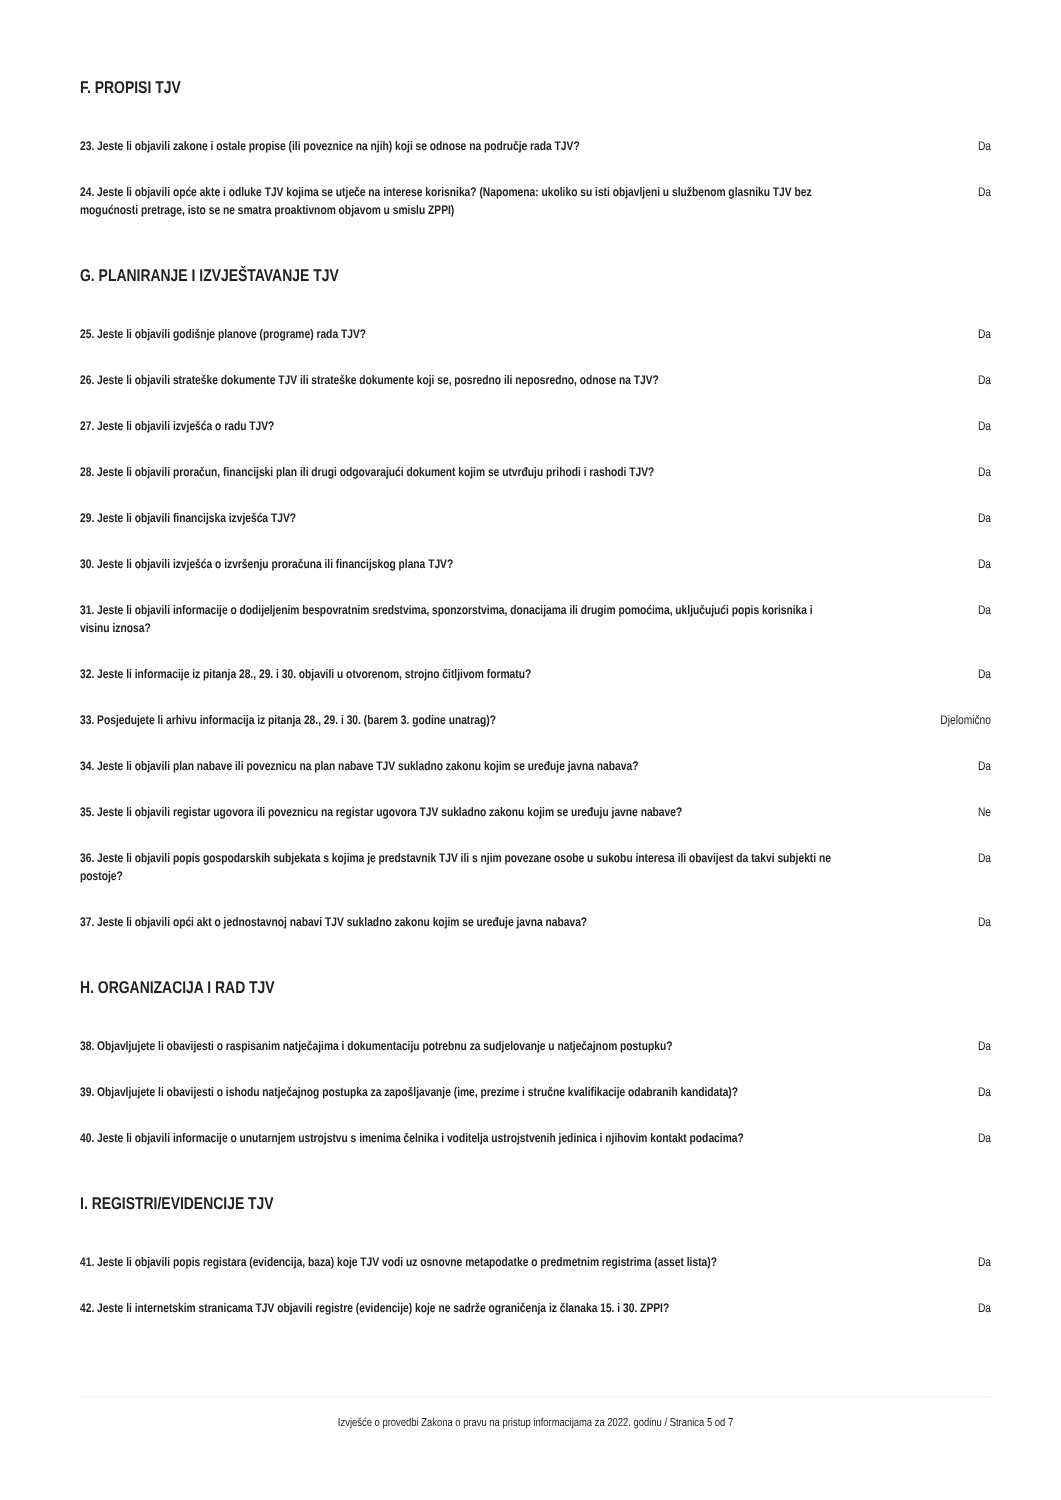F. PROPISI TJV
| 23. Jeste li objavili zakone i ostale propise (ili poveznice na njih) koji se odnose na područje rada TJV? | Da |
| 24. Jeste li objavili opće akte i odluke TJV kojima se utječe na interese korisnika? (Napomena: ukoliko su isti objavljeni u službenom glasniku TJV bez mogućnosti pretrage, isto se ne smatra proaktivnom objavom u smislu ZPPI) | Da |
G. PLANIRANJE I IZVJEŠTAVANJE TJV
| 25. Jeste li objavili godišnje planove (programe) rada TJV? | Da |
| 26. Jeste li objavili strateške dokumente TJV ili strateške dokumente koji se, posredno ili neposredno, odnose na TJV? | Da |
| 27. Jeste li objavili izvješća o radu TJV? | Da |
| 28. Jeste li objavili proračun, financijski plan ili drugi odgovarajući dokument kojim se utvrđuju prihodi i rashodi TJV? | Da |
| 29. Jeste li objavili financijska izvješća TJV? | Da |
| 30. Jeste li objavili izvješća o izvršenju proračuna ili financijskog plana TJV? | Da |
| 31. Jeste li objavili informacije o dodijeljenim bespovratnim sredstvima, sponzorstvima, donacijama ili drugim pomoćima, uključujući popis korisnika i visinu iznosa? | Da |
| 32. Jeste li informacije iz pitanja 28., 29. i 30. objavili u otvorenom, strojno čitljivom formatu? | Da |
| 33. Posjedujete li arhivu informacija iz pitanja 28., 29. i 30. (barem 3. godine unatrag)? | Djelomično |
| 34. Jeste li objavili plan nabave ili poveznicu na plan nabave TJV sukladno zakonu kojim se uređuje javna nabava? | Da |
| 35. Jeste li objavili registar ugovora ili poveznicu na registar ugovora TJV sukladno zakonu kojim se uređuju javne nabave? | Ne |
| 36. Jeste li objavili popis gospodarskih subjekata s kojima je predstavnik TJV ili s njim povezane osobe u sukobu interesa ili obavijest da takvi subjekti ne postoje? | Da |
| 37. Jeste li objavili opći akt o jednostavnoj nabavi TJV sukladno zakonu kojim se uređuje javna nabava? | Da |
H. ORGANIZACIJA I RAD TJV
| 38. Objavljujete li obavijesti o raspisanim natječajima i dokumentaciju potrebnu za sudjelovanje u natječajnom postupku? | Da |
| 39. Objavljujete li obavijesti o ishodu natječajnog postupka za zapošljavanje (ime, prezime i stručne kvalifikacije odabranih kandidata)? | Da |
| 40. Jeste li objavili informacije o unutarnjem ustrojstvu s imenima čelnika i voditelja ustrojstvenih jedinica i njihovim kontakt podacima? | Da |
I. REGISTRI/EVIDENCIJE TJV
| 41. Jeste li objavili popis registara (evidencija, baza) koje TJV vodi uz osnovne metapodatke o predmetnim registrima (asset lista)? | Da |
| 42. Jeste li internetskim stranicama TJV objavili registre (evidencije) koje ne sadrže ograničenja iz članaka 15. i 30. ZPPI? | Da |
Izvješće o provedbi Zakona o pravu na pristup informacijama za 2022. godinu / Stranica 5 od 7